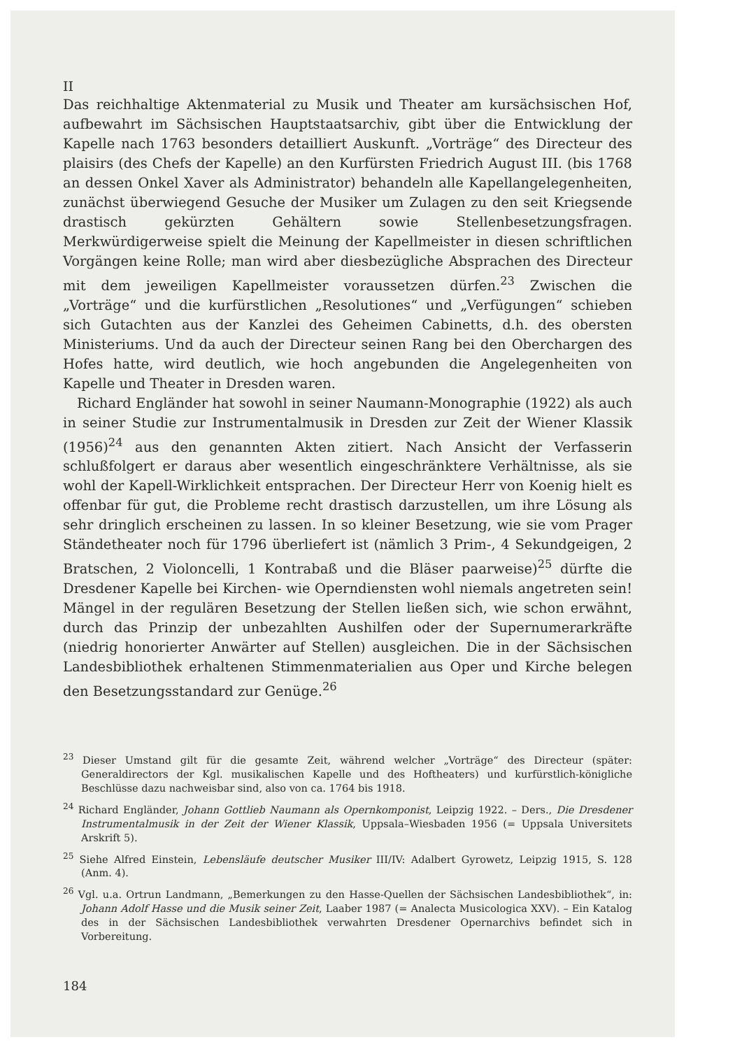II
Das reichhaltige Aktenmaterial zu Musik und Theater am kursächsischen Hof, aufbewahrt im Sächsischen Hauptstaatsarchiv, gibt über die Entwicklung der Kapelle nach 1763 besonders detailliert Auskunft. „Vorträge“ des Directeur des plaisirs (des Chefs der Kapelle) an den Kurfürsten Friedrich August III. (bis 1768 an dessen Onkel Xaver als Administrator) behandeln alle Kapellangelegenheiten, zunächst überwiegend Gesuche der Musiker um Zulagen zu den seit Kriegsende drastisch gekürzten Gehältern sowie Stellenbesetzungsfragen. Merkwürdigerweise spielt die Meinung der Kapellmeister in diesen schriftlichen Vorgängen keine Rolle; man wird aber diesbezügliche Absprachen des Directeur mit dem jeweiligen Kapellmeister voraussetzen dürfen.<sup>23</sup> Zwischen die „Vorträge“ und die kurfürstlichen „Resolutiones“ und „Verfügungen“ schieben sich Gutachten aus der Kanzlei des Geheimen Cabinetts, d.h. des obersten Ministeriums. Und da auch der Directeur seinen Rang bei den Oberchargen des Hofes hatte, wird deutlich, wie hoch angebunden die Angelegenheiten von Kapelle und Theater in Dresden waren.
Richard Engländer hat sowohl in seiner Naumann-Monographie (1922) als auch in seiner Studie zur Instrumentalmusik in Dresden zur Zeit der Wiener Klassik (1956)<sup>24</sup> aus den genannten Akten zitiert. Nach Ansicht der Verfasserin schlußfolgert er daraus aber wesentlich eingeschränktere Verhältnisse, als sie wohl der Kapell-Wirklichkeit entsprachen. Der Directeur Herr von Koenig hielt es offenbar für gut, die Probleme recht drastisch darzustellen, um ihre Lösung als sehr dringlich erscheinen zu lassen. In so kleiner Besetzung, wie sie vom Prager Ständetheater noch für 1796 überliefert ist (nämlich 3 Prim-, 4 Sekundgeigen, 2 Bratschen, 2 Violoncelli, 1 Kontrabaß und die Bläser paarweise)<sup>25</sup> dürfte die Dresdener Kapelle bei Kirchen- wie Operndiensten wohl niemals angetreten sein! Mängel in der regulären Besetzung der Stellen ließen sich, wie schon erwähnt, durch das Prinzip der unbezahlten Aushilfen oder der Supernumerarkräfte (niedrig honorierter Anwärter auf Stellen) ausgleichen. Die in der Sächsischen Landesbibliothek erhaltenen Stimmenmaterialien aus Oper und Kirche belegen den Besetzungsstandard zur Genüge.<sup>26</sup>
<sup>23</sup> Dieser Umstand gilt für die gesamte Zeit, während welcher „Vorträge“ des Directeur (später: Generaldirectors der Kgl. musikalischen Kapelle und des Hoftheaters) und kurfürstlich-königliche Beschlüsse dazu nachweisbar sind, also von ca. 1764 bis 1918.
<sup>24</sup> Richard Engländer, Johann Gottlieb Naumann als Opernkomponist, Leipzig 1922. – Ders., Die Dresdener Instrumentalmusik in der Zeit der Wiener Klassik, Uppsala–Wiesbaden 1956 (= Uppsala Universitets Arskrift 5).
<sup>25</sup> Siehe Alfred Einstein, Lebensläufe deutscher Musiker III/IV: Adalbert Gyrowetz, Leipzig 1915, S. 128 (Anm. 4).
<sup>26</sup> Vgl. u.a. Ortrun Landmann, „Bemerkungen zu den Hasse-Quellen der Sächsischen Landesbibliothek“, in: Johann Adolf Hasse und die Musik seiner Zeit, Laaber 1987 (= Analecta Musicologica XXV). – Ein Katalog des in der Sächsischen Landesbibliothek verwahrten Dresdener Opernarchivs befindet sich in Vorbereitung.
184